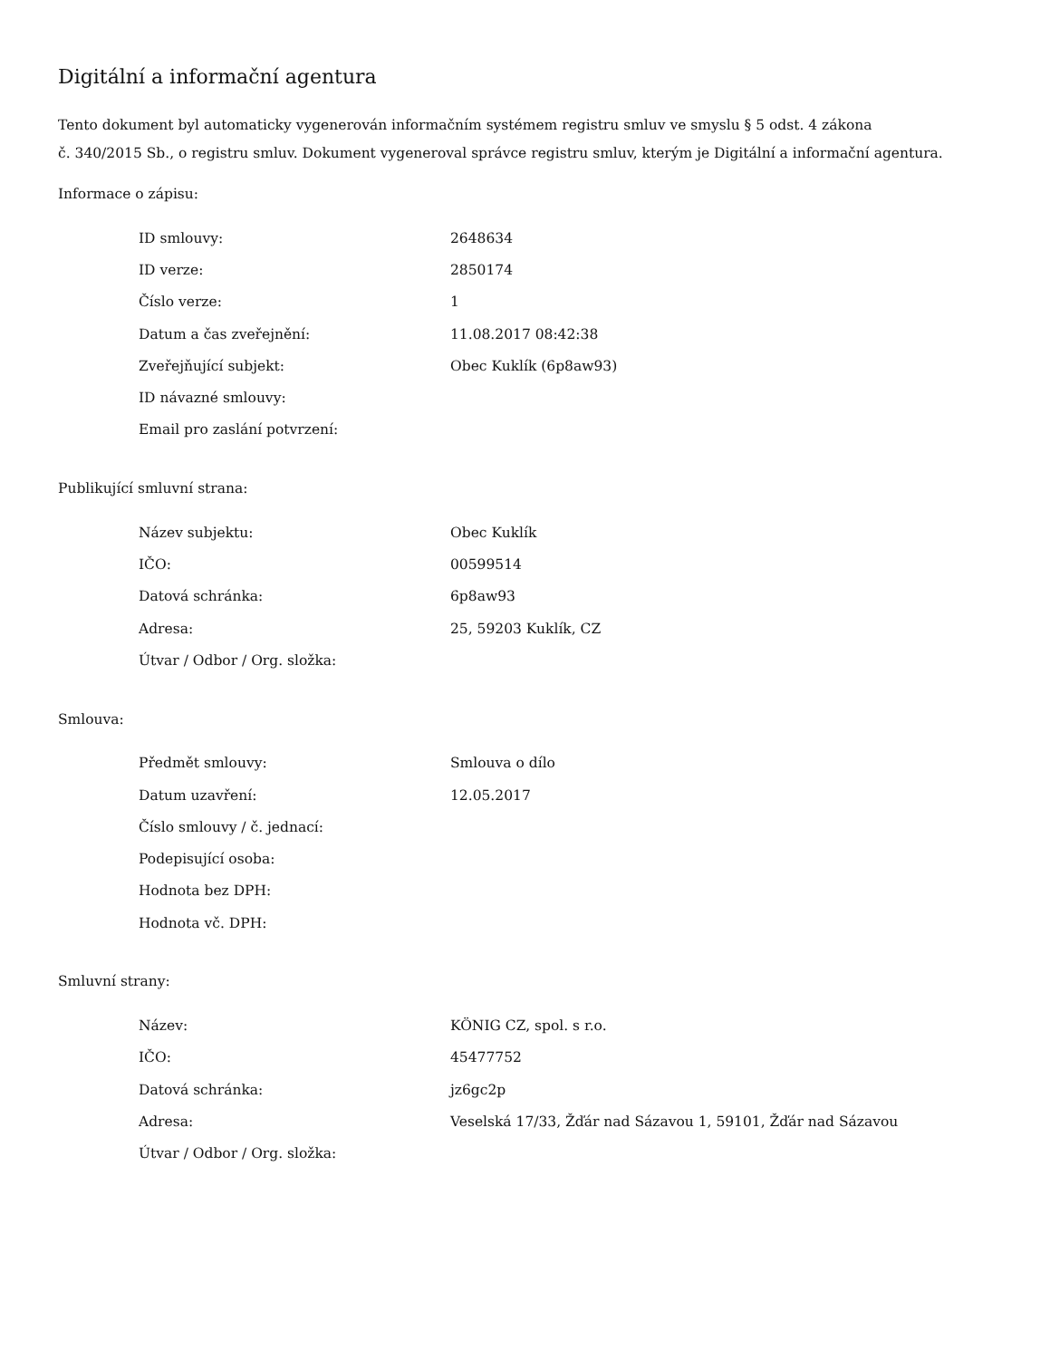Digitální a informační agentura
Tento dokument byl automaticky vygenerován informačním systémem registru smluv ve smyslu § 5 odst. 4 zákona
č. 340/2015 Sb., o registru smluv. Dokument vygeneroval správce registru smluv, kterým je Digitální a informační agentura.
Informace o zápisu:
| ID smlouvy: | 2648634 |
| ID verze: | 2850174 |
| Číslo verze: | 1 |
| Datum a čas zveřejnění: | 11.08.2017 08:42:38 |
| Zveřejňující subjekt: | Obec Kuklík (6p8aw93) |
| ID návazné smlouvy: | |
| Email pro zaslání potvrzení: | |
Publikující smluvní strana:
| Název subjektu: | Obec Kuklík |
| IČO: | 00599514 |
| Datová schránka: | 6p8aw93 |
| Adresa: | 25, 59203 Kuklík, CZ |
| Útvar / Odbor / Org. složka: | |
Smlouva:
| Předmět smlouvy: | Smlouva o dílo |
| Datum uzavření: | 12.05.2017 |
| Číslo smlouvy / č. jednací: | |
| Podepisující osoba: | |
| Hodnota bez DPH: | |
| Hodnota vč. DPH: | |
Smluvní strany:
| Název: | KÖNIG CZ, spol. s r.o. |
| IČO: | 45477752 |
| Datová schránka: | jz6gc2p |
| Adresa: | Veselská 17/33, Žďár nad Sázavou 1, 59101, Žďár nad Sázavou |
| Útvar / Odbor / Org. složka: | |